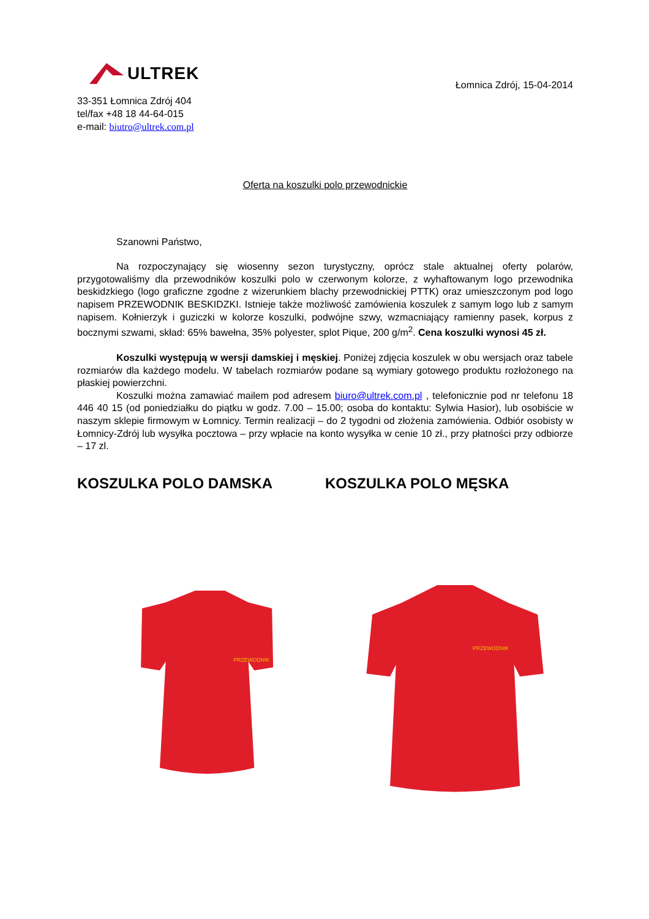ULTREK
33-351 Łomnica Zdrój 404
tel/fax +48 18 44-64-015
e-mail: biutro@ultrek.com.pl
Łomnica Zdrój, 15-04-2014
Oferta na koszulki polo przewodnickie
Szanowni Państwo,
Na rozpoczynający się wiosenny sezon turystyczny, oprócz stale aktualnej oferty polarów, przygotowaliśmy dla przewodników koszulki polo w czerwonym kolorze, z wyhaftowanym logo przewodnika beskidzkiego (logo graficzne zgodne z wizerunkiem blachy przewodnickiej PTTK) oraz umieszczonym pod logo napisem PRZEWODNIK BESKIDZKI. Istnieje także możliwość zamówienia koszulek z samym logo lub z samym napisem. Kołnierzyk i guziczki w kolorze koszulki, podwójne szwy, wzmacniający ramienny pasek, korpus z bocznymi szwami, skład: 65% bawełna, 35% polyester, splot Pique, 200 g/m<sup>2</sup>. Cena koszulki wynosi 45 zł.
Koszulki występują w wersji damskiej i męskiej. Poniżej zdjęcia koszulek w obu wersjach oraz tabele rozmiarów dla każdego modelu. W tabelach rozmiarów podane są wymiary gotowego produktu rozłożonego na płaskiej powierzchni.
Koszulki można zamawiać mailem pod adresem biuro@ultrek.com.pl , telefonicznie pod nr telefonu 18 446 40 15 (od poniedziałku do piątku w godz. 7.00 – 15.00; osoba do kontaktu: Sylwia Hasior), lub osobiście w naszym sklepie firmowym w Łomnicy. Termin realizacji – do 2 tygodni od złożenia zamówienia. Odbiór osobisty w Łomnicy-Zdrój lub wysyłka pocztowa – przy wpłacie na konto wysyłka w cenie 10 zł., przy płatności przy odbiorze – 17 zl.
KOSZULKA POLO DAMSKA KOSZULKA POLO MĘSKA
PRZEWODNIK
PRZEWODNIK